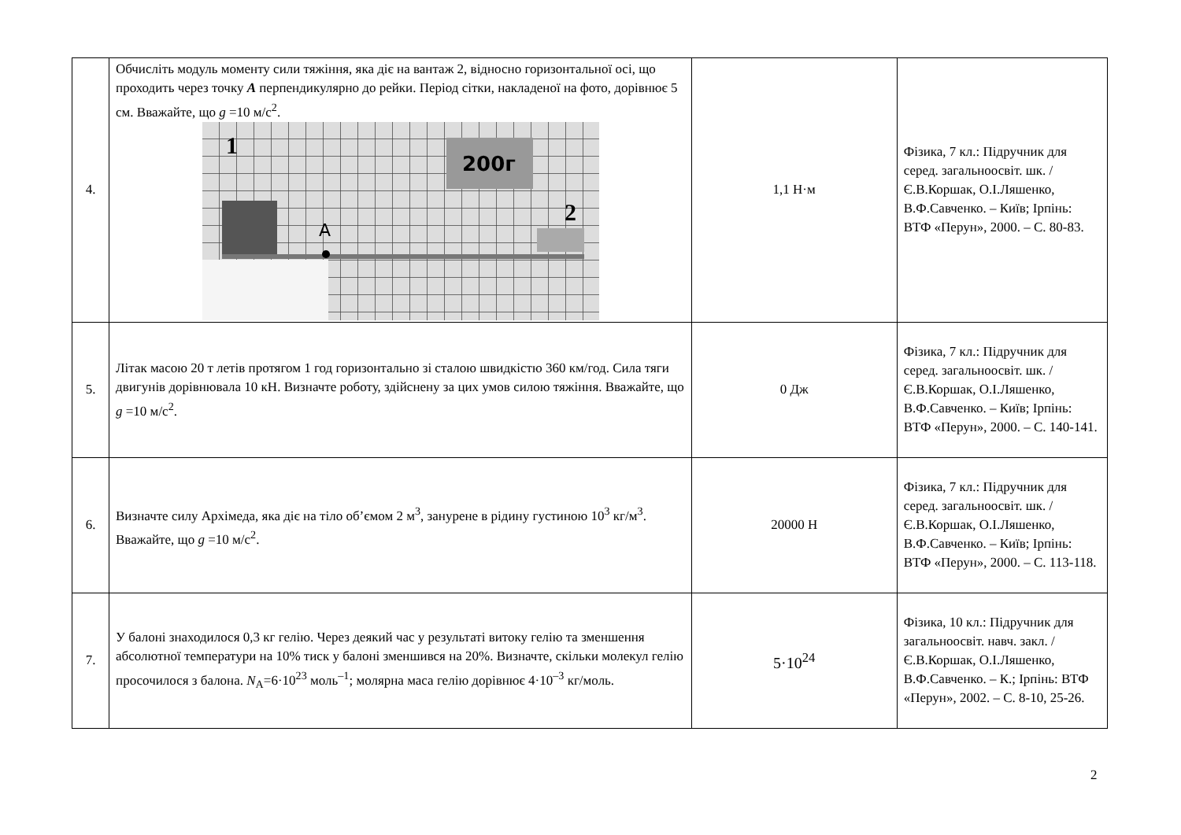| 4. | Обчисліть модуль моменту сили тяжіння, яка діє на вантаж 2, відносно горизонтальної осі, що проходить через точку A перпендикулярно до рейки. Період сітки, накладеної на фото, дорівнює 5 см. Вважайте, що g =10 м/с<sup>2</sup>. 200г 1 2 A | 1,1 Н·м | Фізика, 7 кл.: Підручник для серед. загальноосвіт. шк. / Є.В.Коршак, О.І.Ляшенко, В.Ф.Савченко. – Київ; Ірпінь: ВТФ «Перун», 2000. – С. 80-83. |
| 5. | Літак масою 20 т летів протягом 1 год горизонтально зі сталою швидкістю 360 км/год. Сила тяги двигунів дорівнювала 10 кН. Визначте роботу, здійснену за цих умов силою тяжіння. Вважайте, що g =10 м/с<sup>2</sup>. | 0 Дж | Фізика, 7 кл.: Підручник для серед. загальноосвіт. шк. / Є.В.Коршак, О.І.Ляшенко, В.Ф.Савченко. – Київ; Ірпінь: ВТФ «Перун», 2000. – С. 140-141. |
| 6. | Визначте силу Архімеда, яка діє на тіло об’ємом 2 м<sup>3</sup>, занурене в рідину густиною 10<sup>3</sup> кг/м<sup>3</sup>. Вважайте, що g =10 м/с<sup>2</sup>. | 20000 Н | Фізика, 7 кл.: Підручник для серед. загальноосвіт. шк. / Є.В.Коршак, О.І.Ляшенко, В.Ф.Савченко. – Київ; Ірпінь: ВТФ «Перун», 2000. – С. 113-118. |
| 7. | У балоні знаходилося 0,3 кг гелію. Через деякий час у результаті витоку гелію та зменшення абсолютної температури на 10% тиск у балоні зменшився на 20%. Визначте, скільки молекул гелію просочилося з балона. N<sub>A</sub>=6·10<sup>23</sup> моль<sup>–1</sup>; молярна маса гелію дорівнює 4·10<sup>–3</sup> кг/моль. | 5·10<sup>24</sup> | Фізика, 10 кл.: Підручник для загальноосвіт. навч. закл. / Є.В.Коршак, О.І.Ляшенко, В.Ф.Савченко. – К.; Ірпінь: ВТФ «Перун», 2002. – С. 8-10, 25-26. |
2